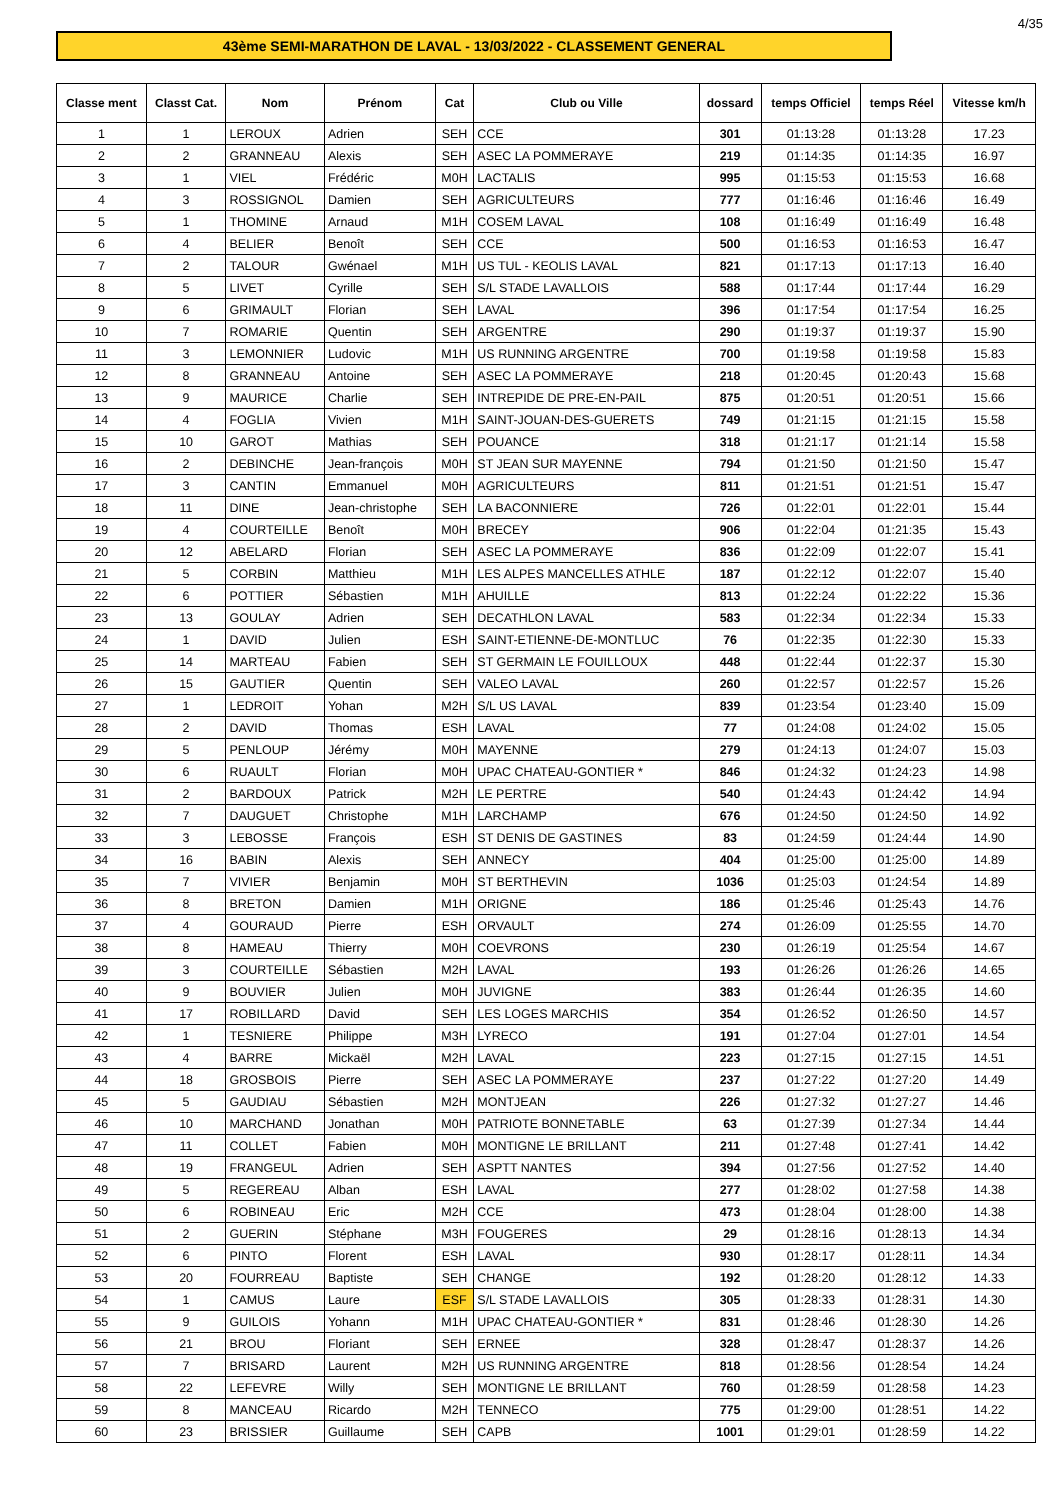4/35
43ème SEMI-MARATHON DE LAVAL - 13/03/2022 - CLASSEMENT GENERAL
| Classe ment | Classt Cat. | Nom | Prénom | Cat | Club ou Ville | dossard | temps Officiel | temps Réel | Vitesse km/h |
| --- | --- | --- | --- | --- | --- | --- | --- | --- | --- |
| 1 | 1 | LEROUX | Adrien | SEH | CCE | 301 | 01:13:28 | 01:13:28 | 17.23 |
| 2 | 2 | GRANNEAU | Alexis | SEH | ASEC LA POMMERAYE | 219 | 01:14:35 | 01:14:35 | 16.97 |
| 3 | 1 | VIEL | Frédéric | M0H | LACTALIS | 995 | 01:15:53 | 01:15:53 | 16.68 |
| 4 | 3 | ROSSIGNOL | Damien | SEH | AGRICULTEURS | 777 | 01:16:46 | 01:16:46 | 16.49 |
| 5 | 1 | THOMINE | Arnaud | M1H | COSEM LAVAL | 108 | 01:16:49 | 01:16:49 | 16.48 |
| 6 | 4 | BELIER | Benoît | SEH | CCE | 500 | 01:16:53 | 01:16:53 | 16.47 |
| 7 | 2 | TALOUR | Gwénael | M1H | US TUL - KEOLIS LAVAL | 821 | 01:17:13 | 01:17:13 | 16.40 |
| 8 | 5 | LIVET | Cyrille | SEH | S/L STADE LAVALLOIS | 588 | 01:17:44 | 01:17:44 | 16.29 |
| 9 | 6 | GRIMAULT | Florian | SEH | LAVAL | 396 | 01:17:54 | 01:17:54 | 16.25 |
| 10 | 7 | ROMARIE | Quentin | SEH | ARGENTRE | 290 | 01:19:37 | 01:19:37 | 15.90 |
| 11 | 3 | LEMONNIER | Ludovic | M1H | US RUNNING ARGENTRE | 700 | 01:19:58 | 01:19:58 | 15.83 |
| 12 | 8 | GRANNEAU | Antoine | SEH | ASEC LA POMMERAYE | 218 | 01:20:45 | 01:20:43 | 15.68 |
| 13 | 9 | MAURICE | Charlie | SEH | INTREPIDE DE PRE-EN-PAIL | 875 | 01:20:51 | 01:20:51 | 15.66 |
| 14 | 4 | FOGLIA | Vivien | M1H | SAINT-JOUAN-DES-GUERETS | 749 | 01:21:15 | 01:21:15 | 15.58 |
| 15 | 10 | GAROT | Mathias | SEH | POUANCE | 318 | 01:21:17 | 01:21:14 | 15.58 |
| 16 | 2 | DEBINCHE | Jean-françois | M0H | ST JEAN SUR MAYENNE | 794 | 01:21:50 | 01:21:50 | 15.47 |
| 17 | 3 | CANTIN | Emmanuel | M0H | AGRICULTEURS | 811 | 01:21:51 | 01:21:51 | 15.47 |
| 18 | 11 | DINE | Jean-christophe | SEH | LA BACONNIERE | 726 | 01:22:01 | 01:22:01 | 15.44 |
| 19 | 4 | COURTEILLE | Benoît | M0H | BRECEY | 906 | 01:22:04 | 01:21:35 | 15.43 |
| 20 | 12 | ABELARD | Florian | SEH | ASEC LA POMMERAYE | 836 | 01:22:09 | 01:22:07 | 15.41 |
| 21 | 5 | CORBIN | Matthieu | M1H | LES ALPES MANCELLES ATHLE | 187 | 01:22:12 | 01:22:07 | 15.40 |
| 22 | 6 | POTTIER | Sébastien | M1H | AHUILLE | 813 | 01:22:24 | 01:22:22 | 15.36 |
| 23 | 13 | GOULAY | Adrien | SEH | DECATHLON LAVAL | 583 | 01:22:34 | 01:22:34 | 15.33 |
| 24 | 1 | DAVID | Julien | ESH | SAINT-ETIENNE-DE-MONTLUC | 76 | 01:22:35 | 01:22:30 | 15.33 |
| 25 | 14 | MARTEAU | Fabien | SEH | ST GERMAIN LE FOUILLOUX | 448 | 01:22:44 | 01:22:37 | 15.30 |
| 26 | 15 | GAUTIER | Quentin | SEH | VALEO LAVAL | 260 | 01:22:57 | 01:22:57 | 15.26 |
| 27 | 1 | LEDROIT | Yohan | M2H | S/L US LAVAL | 839 | 01:23:54 | 01:23:40 | 15.09 |
| 28 | 2 | DAVID | Thomas | ESH | LAVAL | 77 | 01:24:08 | 01:24:02 | 15.05 |
| 29 | 5 | PENLOUP | Jérémy | M0H | MAYENNE | 279 | 01:24:13 | 01:24:07 | 15.03 |
| 30 | 6 | RUAULT | Florian | M0H | UPAC CHATEAU-GONTIER * | 846 | 01:24:32 | 01:24:23 | 14.98 |
| 31 | 2 | BARDOUX | Patrick | M2H | LE PERTRE | 540 | 01:24:43 | 01:24:42 | 14.94 |
| 32 | 7 | DAUGUET | Christophe | M1H | LARCHAMP | 676 | 01:24:50 | 01:24:50 | 14.92 |
| 33 | 3 | LEBOSSE | François | ESH | ST DENIS DE GASTINES | 83 | 01:24:59 | 01:24:44 | 14.90 |
| 34 | 16 | BABIN | Alexis | SEH | ANNECY | 404 | 01:25:00 | 01:25:00 | 14.89 |
| 35 | 7 | VIVIER | Benjamin | M0H | ST BERTHEVIN | 1036 | 01:25:03 | 01:24:54 | 14.89 |
| 36 | 8 | BRETON | Damien | M1H | ORIGNE | 186 | 01:25:46 | 01:25:43 | 14.76 |
| 37 | 4 | GOURAUD | Pierre | ESH | ORVAULT | 274 | 01:26:09 | 01:25:55 | 14.70 |
| 38 | 8 | HAMEAU | Thierry | M0H | COEVRONS | 230 | 01:26:19 | 01:25:54 | 14.67 |
| 39 | 3 | COURTEILLE | Sébastien | M2H | LAVAL | 193 | 01:26:26 | 01:26:26 | 14.65 |
| 40 | 9 | BOUVIER | Julien | M0H | JUVIGNE | 383 | 01:26:44 | 01:26:35 | 14.60 |
| 41 | 17 | ROBILLARD | David | SEH | LES LOGES MARCHIS | 354 | 01:26:52 | 01:26:50 | 14.57 |
| 42 | 1 | TESNIERE | Philippe | M3H | LYRECO | 191 | 01:27:04 | 01:27:01 | 14.54 |
| 43 | 4 | BARRE | Mickaël | M2H | LAVAL | 223 | 01:27:15 | 01:27:15 | 14.51 |
| 44 | 18 | GROSBOIS | Pierre | SEH | ASEC LA POMMERAYE | 237 | 01:27:22 | 01:27:20 | 14.49 |
| 45 | 5 | GAUDIAU | Sébastien | M2H | MONTJEAN | 226 | 01:27:32 | 01:27:27 | 14.46 |
| 46 | 10 | MARCHAND | Jonathan | M0H | PATRIOTE BONNETABLE | 63 | 01:27:39 | 01:27:34 | 14.44 |
| 47 | 11 | COLLET | Fabien | M0H | MONTIGNE LE BRILLANT | 211 | 01:27:48 | 01:27:41 | 14.42 |
| 48 | 19 | FRANGEUL | Adrien | SEH | ASPTT NANTES | 394 | 01:27:56 | 01:27:52 | 14.40 |
| 49 | 5 | REGEREAU | Alban | ESH | LAVAL | 277 | 01:28:02 | 01:27:58 | 14.38 |
| 50 | 6 | ROBINEAU | Eric | M2H | CCE | 473 | 01:28:04 | 01:28:00 | 14.38 |
| 51 | 2 | GUERIN | Stéphane | M3H | FOUGERES | 29 | 01:28:16 | 01:28:13 | 14.34 |
| 52 | 6 | PINTO | Florent | ESH | LAVAL | 930 | 01:28:17 | 01:28:11 | 14.34 |
| 53 | 20 | FOURREAU | Baptiste | SEH | CHANGE | 192 | 01:28:20 | 01:28:12 | 14.33 |
| 54 | 1 | CAMUS | Laure | ESF | S/L STADE LAVALLOIS | 305 | 01:28:33 | 01:28:31 | 14.30 |
| 55 | 9 | GUILOIS | Yohann | M1H | UPAC CHATEAU-GONTIER * | 831 | 01:28:46 | 01:28:30 | 14.26 |
| 56 | 21 | BROU | Floriant | SEH | ERNEE | 328 | 01:28:47 | 01:28:37 | 14.26 |
| 57 | 7 | BRISARD | Laurent | M2H | US RUNNING ARGENTRE | 818 | 01:28:56 | 01:28:54 | 14.24 |
| 58 | 22 | LEFEVRE | Willy | SEH | MONTIGNE LE BRILLANT | 760 | 01:28:59 | 01:28:58 | 14.23 |
| 59 | 8 | MANCEAU | Ricardo | M2H | TENNECO | 775 | 01:29:00 | 01:28:51 | 14.22 |
| 60 | 23 | BRISSIER | Guillaume | SEH | CAPB | 1001 | 01:29:01 | 01:28:59 | 14.22 |